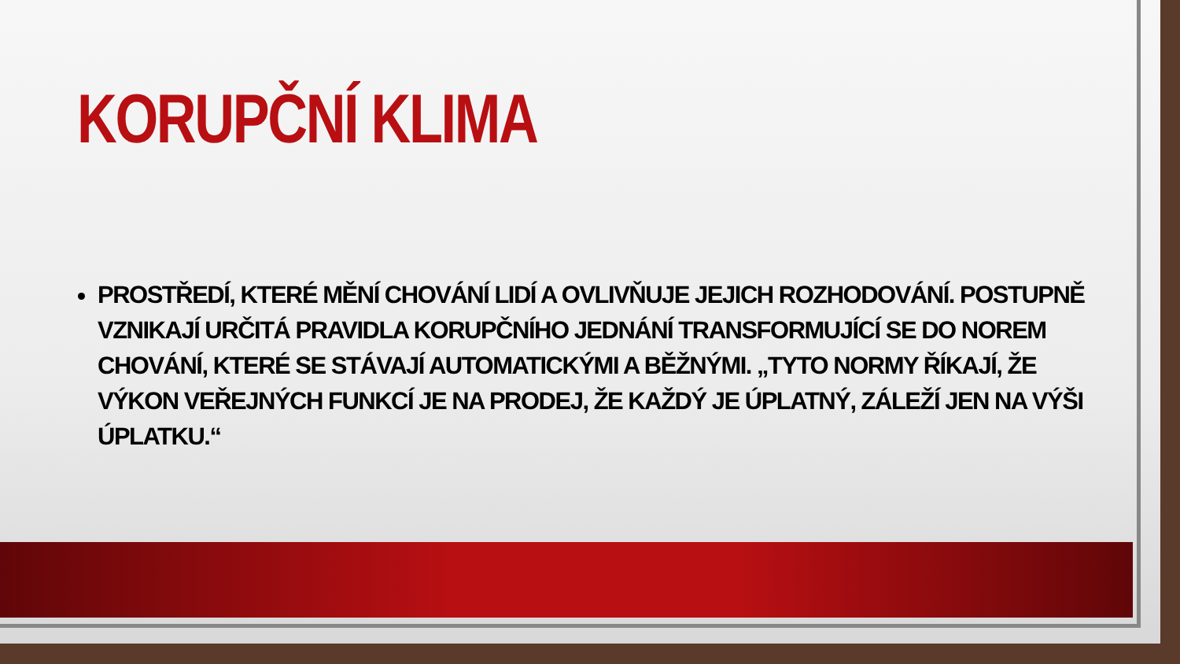KORUPČNÍ KLIMA
PROSTŘEDÍ, KTERÉ MĚNÍ CHOVÁNÍ LIDÍ A OVLIVŇUJE JEJICH ROZHODOVÁNÍ. POSTUPNĚ VZNIKAJÍ URČITÁ PRAVIDLA KORUPČNÍHO JEDNÁNÍ TRANSFORMUJÍCÍ SE DO NOREM CHOVÁNÍ, KTERÉ SE STÁVAJÍ AUTOMATICKÝMI A BĚŽNÝMI. „TYTO NORMY ŘÍKAJÍ, ŽE VÝKON VEŘEJNÝCH FUNKCÍ JE NA PRODEJ, ŽE KAŽDÝ JE ÚPLATNÝ, ZÁLEŽÍ JEN NA VÝŠI ÚPLATKU.“